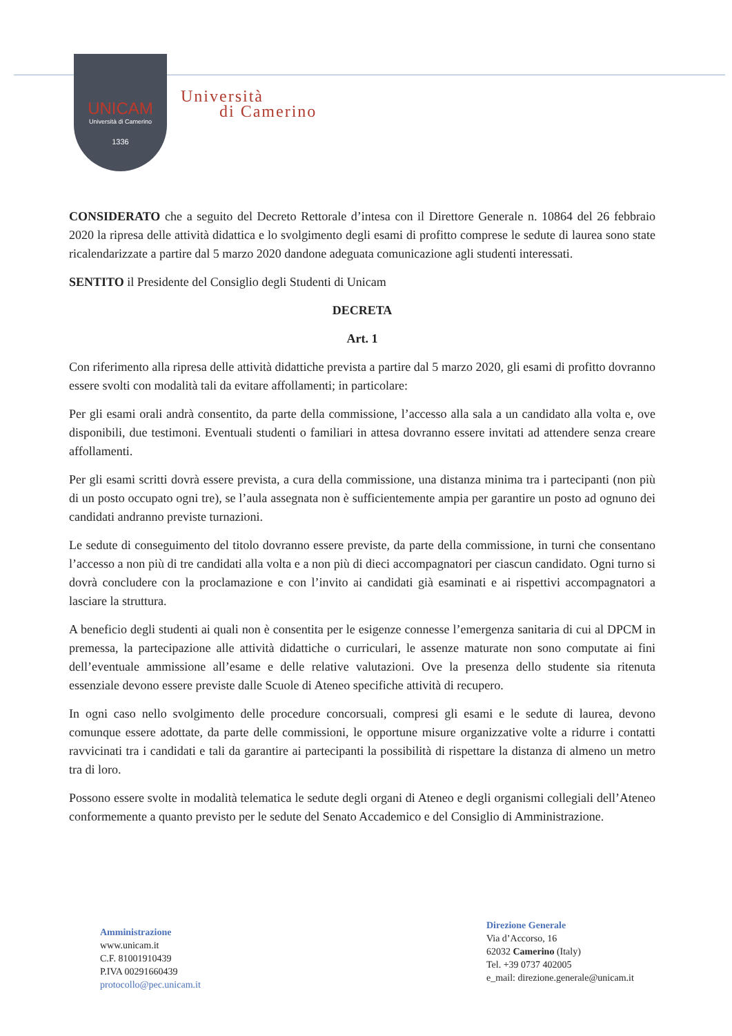UNICAM
Università di Camerino
1336
Università
di Camerino
CONSIDERATO che a seguito del Decreto Rettorale d’intesa con il Direttore Generale n. 10864 del 26 febbraio 2020 la ripresa delle attività didattica e lo svolgimento degli esami di profitto comprese le sedute di laurea sono state ricalendarizzate a partire dal 5 marzo 2020 dandone adeguata comunicazione agli studenti interessati.
SENTITO il Presidente del Consiglio degli Studenti di Unicam
DECRETA
Art. 1
Con riferimento alla ripresa delle attività didattiche prevista a partire dal 5 marzo 2020, gli esami di profitto dovranno essere svolti con modalità tali da evitare affollamenti; in particolare:
Per gli esami orali andrà consentito, da parte della commissione, l’accesso alla sala a un candidato alla volta e, ove disponibili, due testimoni. Eventuali studenti o familiari in attesa dovranno essere invitati ad attendere senza creare affollamenti.
Per gli esami scritti dovrà essere prevista, a cura della commissione, una distanza minima tra i partecipanti (non più di un posto occupato ogni tre), se l’aula assegnata non è sufficientemente ampia per garantire un posto ad ognuno dei candidati andranno previste turnazioni.
Le sedute di conseguimento del titolo dovranno essere previste, da parte della commissione, in turni che consentano l’accesso a non più di tre candidati alla volta e a non più di dieci accompagnatori per ciascun candidato. Ogni turno si dovrà concludere con la proclamazione e con l’invito ai candidati già esaminati e ai rispettivi accompagnatori a lasciare la struttura.
A beneficio degli studenti ai quali non è consentita per le esigenze connesse l’emergenza sanitaria di cui al DPCM in premessa, la partecipazione alle attività didattiche o curriculari, le assenze maturate non sono computate ai fini dell’eventuale ammissione all’esame e delle relative valutazioni. Ove la presenza dello studente sia ritenuta essenziale devono essere previste dalle Scuole di Ateneo specifiche attività di recupero.
In ogni caso nello svolgimento delle procedure concorsuali, compresi gli esami e le sedute di laurea, devono comunque essere adottate, da parte delle commissioni, le opportune misure organizzative volte a ridurre i contatti ravvicinati tra i candidati e tali da garantire ai partecipanti la possibilità di rispettare la distanza di almeno un metro tra di loro.
Possono essere svolte in modalità telematica le sedute degli organi di Ateneo e degli organismi collegiali dell’Ateneo conformemente a quanto previsto per le sedute del Senato Accademico e del Consiglio di Amministrazione.
Amministrazione
www.unicam.it
C.F. 81001910439
P.IVA 00291660439
protocollo@pec.unicam.it
Direzione Generale
Via d’Accorso, 16
62032 Camerino (Italy)
Tel. +39 0737 402005
e_mail: direzione.generale@unicam.it